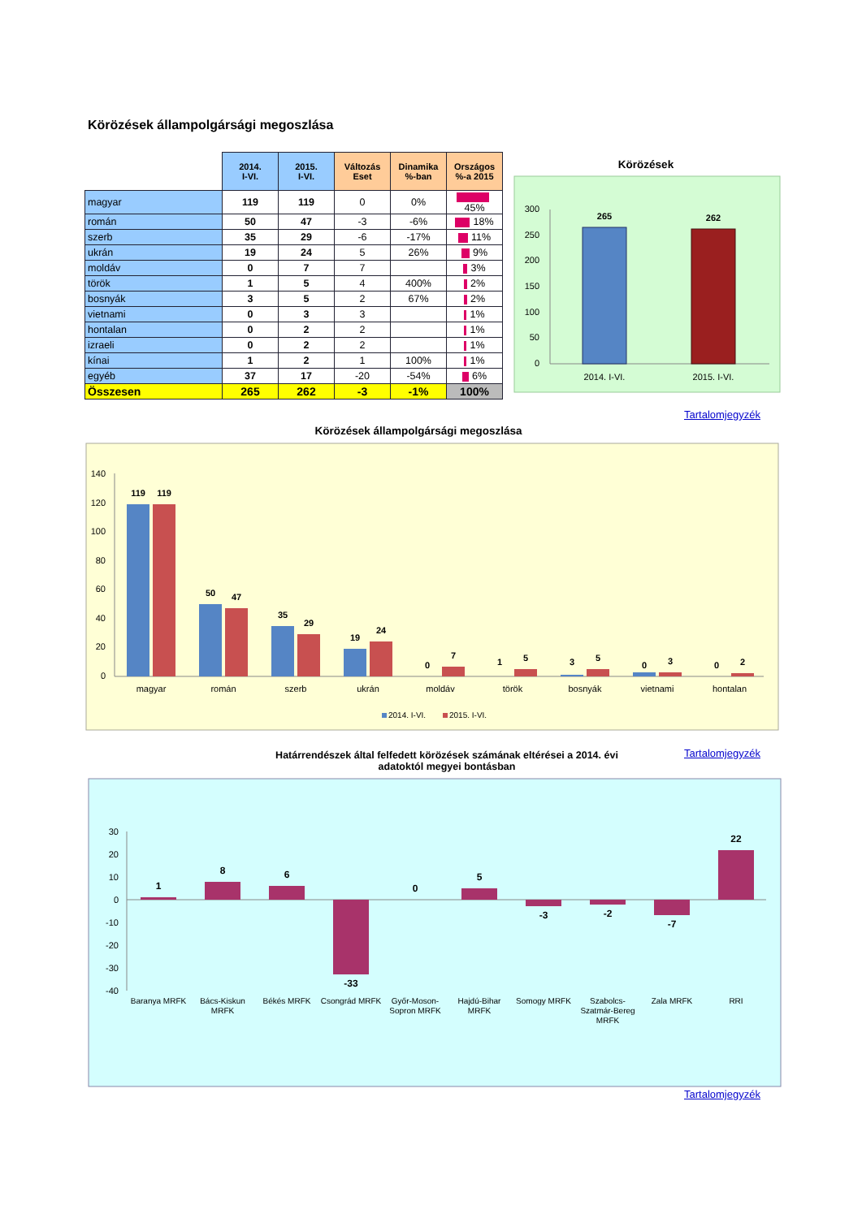Körözések állampolgársági megoszlása
| | 2014. I-VI. | 2015. I-VI. | Változás Eset | Dinamika %-ban | Országos %-a 2015 |
| --- | --- | --- | --- | --- | --- |
| magyar | 119 | 119 | 0 | 0% | 45% |
| román | 50 | 47 | -3 | -6% | 18% |
| szerb | 35 | 29 | -6 | -17% | 11% |
| ukrán | 19 | 24 | 5 | 26% | 9% |
| moldáv | 0 | 7 | 7 | | 3% |
| török | 1 | 5 | 4 | 400% | 2% |
| bosnyák | 3 | 5 | 2 | 67% | 2% |
| vietnami | 0 | 3 | 3 | | 1% |
| hontalan | 0 | 2 | 2 | | 1% |
| izraeli | 0 | 2 | 2 | | 1% |
| kínai | 1 | 2 | 1 | 100% | 1% |
| egyéb | 37 | 17 | -20 | -54% | 6% |
| Összesen | 265 | 262 | -3 | -1% | 100% |
Körözések
300
250
200
150
100
50
0
265
262
2014. I-VI.
2015. I-VI.
Tartalomjegyzék
Körözések állampolgársági megoszlása
140
120
100
80
60
40
20
0
119
119
50
47
35
29
19
24
0
7
1
5
3
5
0
3
0
2
magyar
román
szerb
ukrán
moldáv
török
bosnyák
vietnami
hontalan
2014. I-VI.
2015. I-VI.
Tartalomjegyzék
Határrendészek által felfedett körözések számának eltérései a 2014. évi adatoktól megyei bontásban
30
20
10
0
-10
-20
-30
-40
1
8
6
-33
0
5
-3
-2
-7
22
Baranya MRFK
Bács-Kiskun
MRFK
Békés MRFK
Csongrád MRFK
Győr-Moson-
Sopron MRFK
Hajdú-Bihar
MRFK
Somogy MRFK
Szabolcs-
Szatmár-Bereg
MRFK
Zala MRFK
RRI
Tartalomjegyzék